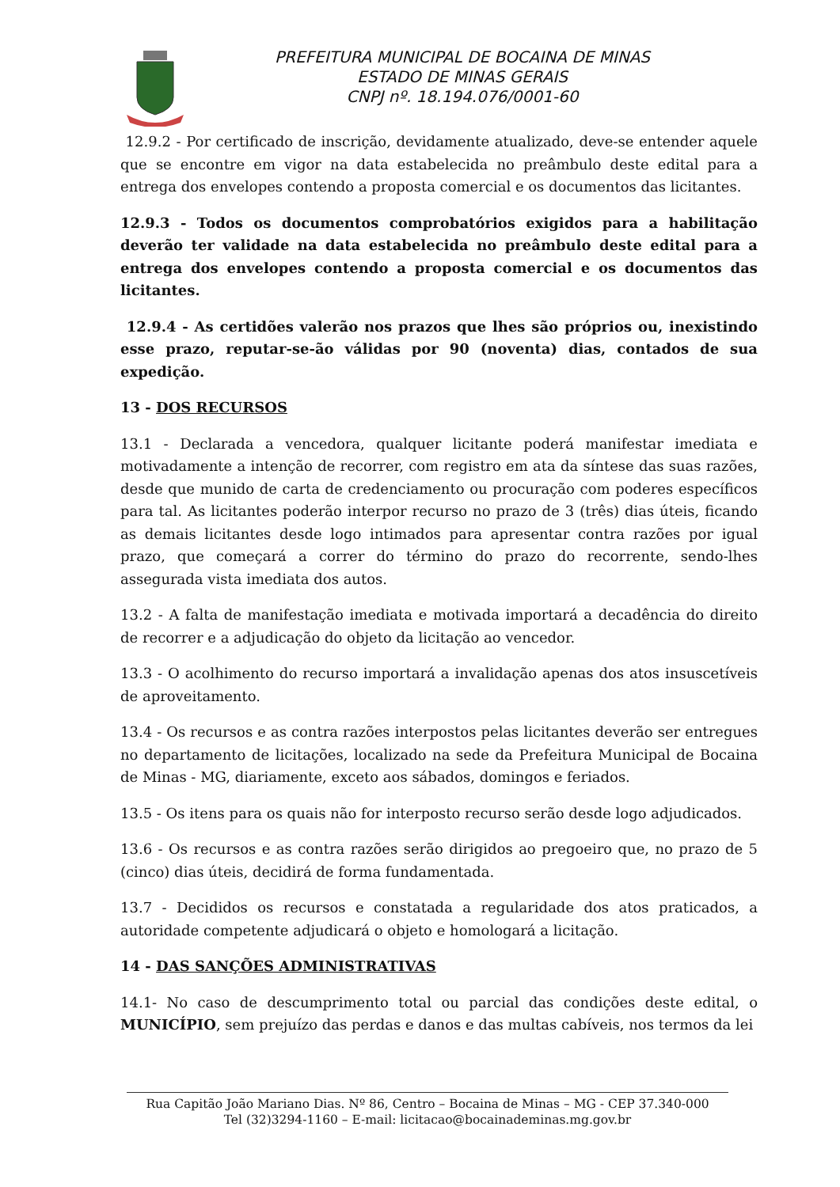PREFEITURA MUNICIPAL DE BOCAINA DE MINAS
ESTADO DE MINAS GERAIS
CNPJ nº. 18.194.076/0001-60
12.9.2 - Por certificado de inscrição, devidamente atualizado, deve-se entender aquele que se encontre em vigor na data estabelecida no preâmbulo deste edital para a entrega dos envelopes contendo a proposta comercial e os documentos das licitantes.
12.9.3 - Todos os documentos comprobatórios exigidos para a habilitação deverão ter validade na data estabelecida no preâmbulo deste edital para a entrega dos envelopes contendo a proposta comercial e os documentos das licitantes.
12.9.4 - As certidões valerão nos prazos que lhes são próprios ou, inexistindo esse prazo, reputar-se-ão válidas por 90 (noventa) dias, contados de sua expedição.
13 - DOS RECURSOS
13.1 - Declarada a vencedora, qualquer licitante poderá manifestar imediata e motivadamente a intenção de recorrer, com registro em ata da síntese das suas razões, desde que munido de carta de credenciamento ou procuração com poderes específicos para tal. As licitantes poderão interpor recurso no prazo de 3 (três) dias úteis, ficando as demais licitantes desde logo intimados para apresentar contra razões por igual prazo, que começará a correr do término do prazo do recorrente, sendo-lhes assegurada vista imediata dos autos.
13.2 - A falta de manifestação imediata e motivada importará a decadência do direito de recorrer e a adjudicação do objeto da licitação ao vencedor.
13.3 - O acolhimento do recurso importará a invalidação apenas dos atos insuscetíveis de aproveitamento.
13.4 - Os recursos e as contra razões interpostos pelas licitantes deverão ser entregues no departamento de licitações, localizado na sede da Prefeitura Municipal de Bocaina de Minas - MG, diariamente, exceto aos sábados, domingos e feriados.
13.5 - Os itens para os quais não for interposto recurso serão desde logo adjudicados.
13.6 - Os recursos e as contra razões serão dirigidos ao pregoeiro que, no prazo de 5 (cinco) dias úteis, decidirá de forma fundamentada.
13.7 - Decididos os recursos e constatada a regularidade dos atos praticados, a autoridade competente adjudicará o objeto e homologará a licitação.
14 - DAS SANÇÕES ADMINISTRATIVAS
14.1- No caso de descumprimento total ou parcial das condições deste edital, o MUNICÍPIO, sem prejuízo das perdas e danos e das multas cabíveis, nos termos da lei
Rua Capitão João Mariano Dias. Nº 86, Centro – Bocaina de Minas – MG - CEP 37.340-000
Tel (32)3294-1160 – E-mail: licitacao@bocainademinas.mg.gov.br